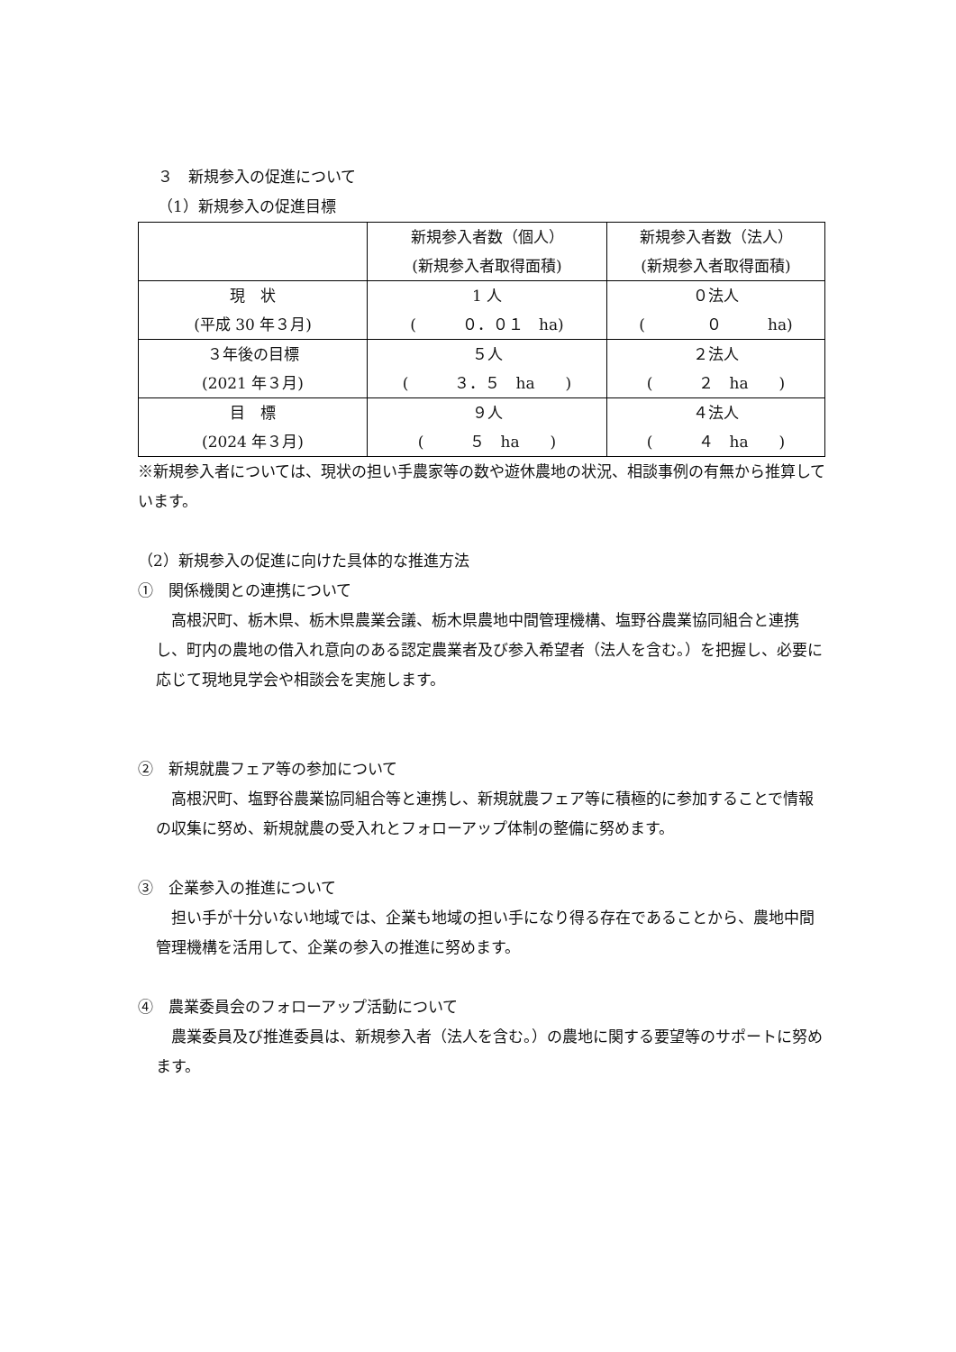３　新規参入の促進について
（1）新規参入の促進目標
| | 新規参入者数（個人） (新規参入者取得面積) | 新規参入者数（法人） (新規参入者取得面積) |
| 現 状 (平成 30 年３月) | 1 人 ( ０．０１ ha) | ０法人 ( ０ ha) |
| ３年後の目標 (2021 年３月) | ５人 ( ３．５ ha ) | ２法人 ( ２ ha ) |
| 目 標 (2024 年３月) | ９人 ( ５ ha ) | ４法人 ( ４ ha ) |
※新規参入者については、現状の担い手農家等の数や遊休農地の状況、相談事例の有無から推算しています。
（2）新規参入の促進に向けた具体的な推進方法
①　関係機関との連携について
　高根沢町、栃木県、栃木県農業会議、栃木県農地中間管理機構、塩野谷農業協同組合と連携し、町内の農地の借入れ意向のある認定農業者及び参入希望者（法人を含む。）を把握し、必要に応じて現地見学会や相談会を実施します。
②　新規就農フェア等の参加について
　高根沢町、塩野谷農業協同組合等と連携し、新規就農フェア等に積極的に参加することで情報の収集に努め、新規就農の受入れとフォローアップ体制の整備に努めます。
③　企業参入の推進について
　担い手が十分いない地域では、企業も地域の担い手になり得る存在であることから、農地中間管理機構を活用して、企業の参入の推進に努めます。
④　農業委員会のフォローアップ活動について
　農業委員及び推進委員は、新規参入者（法人を含む。）の農地に関する要望等のサポートに努めます。